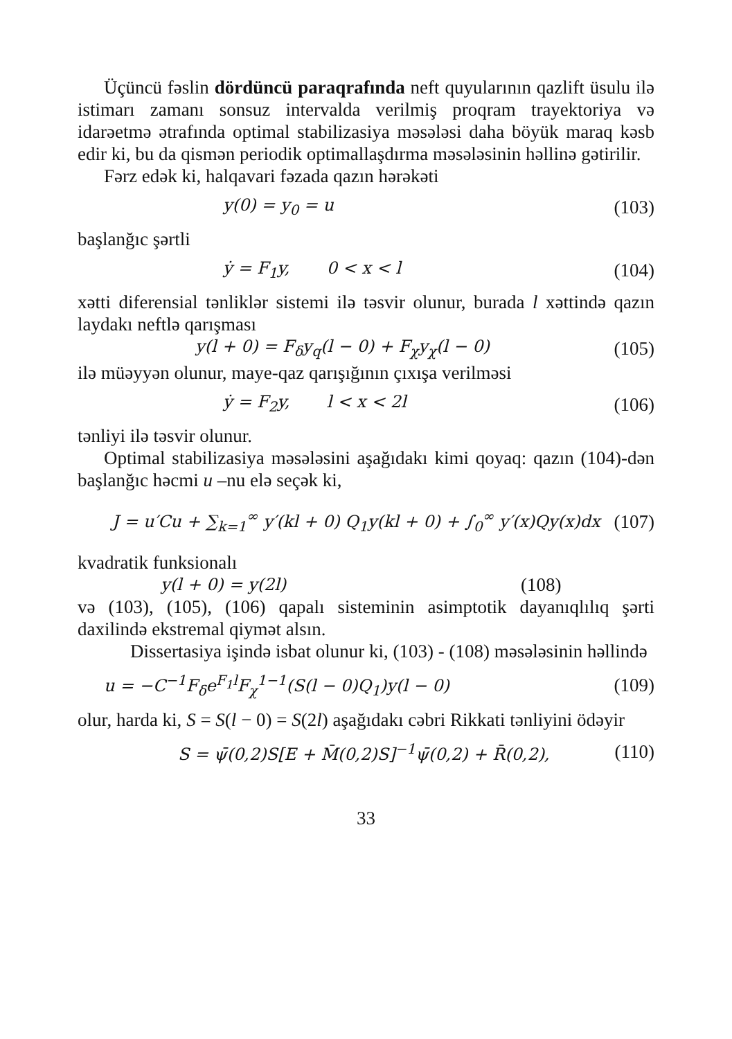Üçüncü fəslin dördüncü paraqrafında neft quyularının qazlift üsulu ilə istimarı zamanı sonsuz intervalda verilmiş proqram trayektoriya və idarəetmə ətrafında optimal stabilizasiya məsələsi daha böyük maraq kəsb edir ki, bu da qismən periodik optimallaşdırma məsələsinin həllinə gətirilir.
Fərz edək ki, halqavari fəzada qazın hərəkəti
y(0) = y<sub>0</sub> = u (103)
başlanğıc şərtli
ẏ = F<sub>1</sub>y, 0 < x < l (104)
xətti diferensial tənliklər sistemi ilə təsvir olunur, burada l xəttində qazın laydakı neftlə qarışması
y(l + 0) = F<sub>δ</sub>y<sub>q</sub>(l − 0) + F<sub>χ</sub>y<sub>χ</sub>(l − 0) (105)
ilə müəyyən olunur, maye-qaz qarışığının çıxışa verilməsi
ẏ = F<sub>2</sub>y, l < x < 2l (106)
tənliyi ilə təsvir olunur.
Optimal stabilizasiya məsələsini aşağıdakı kimi qoyaq: qazın (104)-dən başlanğıc həcmi u –nu elə seçək ki,
J = u′Cu + ∑<sub>k=1</sub><sup>∞</sup> y′(kl + 0) Q<sub>1</sub>y(kl + 0) + ∫<sub>0</sub><sup>∞</sup> y′(x)Qy(x)dx (107)
kvadratik funksionalı
y(l + 0) = y(2l) (108)
və (103), (105), (106) qapalı sisteminin asimptotik dayanıqlılıq şərti daxilində ekstremal qiymət alsın.
Dissertasiya işində isbat olunur ki, (103) - (108) məsələsinin həllində
u = −C<sup>−1</sup>F<sub>δ</sub>e<sup>F<sub>1</sub>l</sup>F<sub>χ</sub><sup>1−1</sup>(S(l − 0)Q<sub>1</sub>)y(l − 0) (109)
olur, harda ki, S = S(l − 0) = S(2l) aşağıdakı cəbri Rikkati tənliyini ödəyir
S = ψ̄(0,2)S[E + M̄(0,2)S]<sup>−1</sup>ψ̄(0,2) + R̄(0,2), (110)
33